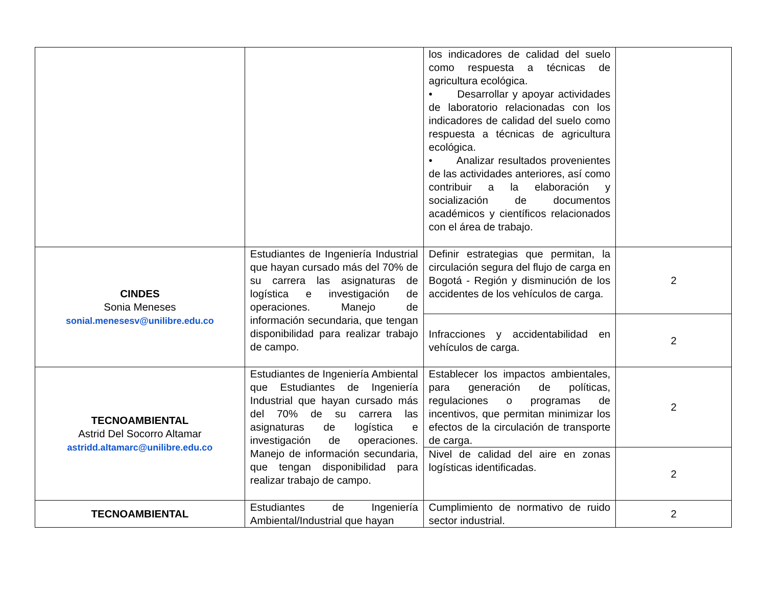| | | los indicadores de calidad del suelo como respuesta a técnicas de agricultura ecológica. • Desarrollar y apoyar actividades de laboratorio relacionadas con los indicadores de calidad del suelo como respuesta a técnicas de agricultura ecológica. • Analizar resultados provenientes de las actividades anteriores, así como contribuir a la elaboración y socialización de documentos académicos y científicos relacionados con el área de trabajo. | |
| CINDES Sonia Meneses sonial.menesesv@unilibre.edu.co | Estudiantes de Ingeniería Industrial que hayan cursado más del 70% de su carrera las asignaturas de logística e investigación de operaciones. Manejo de información secundaria, que tengan disponibilidad para realizar trabajo de campo. | Definir estrategias que permitan, la circulación segura del flujo de carga en Bogotá - Región y disminución de los accidentes de los vehículos de carga. | 2 |
| | | Infracciones y accidentabilidad en vehículos de carga. | 2 |
| TECNOAMBIENTAL Astrid Del Socorro Altamar astridd.altamarc@unilibre.edu.co | Estudiantes de Ingeniería Ambiental que Estudiantes de Ingeniería Industrial que hayan cursado más del 70% de su carrera las asignaturas de logística e investigación de operaciones. Manejo de información secundaria, que tengan disponibilidad para realizar trabajo de campo. | Establecer los impactos ambientales, para generación de políticas, regulaciones o programas de incentivos, que permitan minimizar los efectos de la circulación de transporte de carga. | 2 |
| | | Nivel de calidad del aire en zonas logísticas identificadas. | 2 |
| TECNOAMBIENTAL | Estudiantes de Ingeniería Ambiental/Industrial que hayan | Cumplimiento de normativo de ruido sector industrial. | 2 |